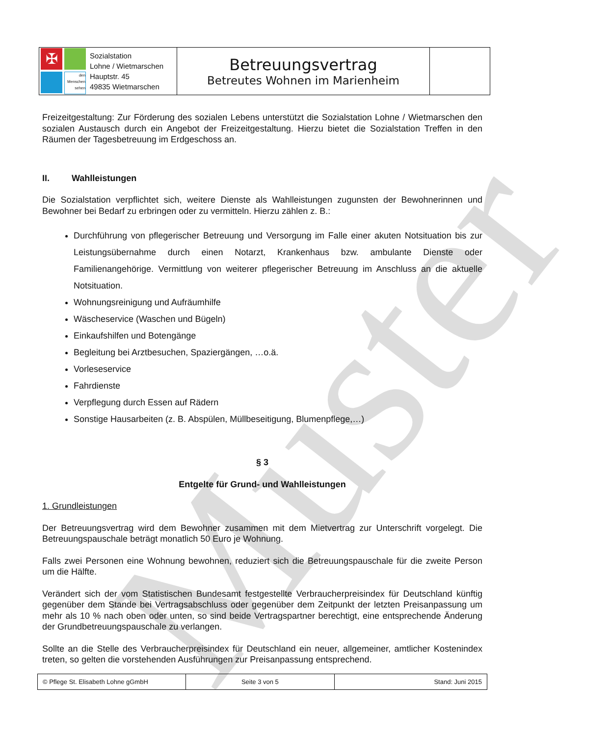Muster
| ✠ den Menschen sehen Sozialstation Lohne / Wietmarschen Hauptstr. 45 49835 Wietmarschen | Betreuungsvertrag Betreutes Wohnen im Marienheim | |
Freizeitgestaltung: Zur Förderung des sozialen Lebens unterstützt die Sozialstation Lohne / Wietmarschen den sozialen Austausch durch ein Angebot der Freizeitgestaltung. Hierzu bietet die Sozialstation Treffen in den Räumen der Tagesbetreuung im Erdgeschoss an.
II. Wahlleistungen
Die Sozialstation verpflichtet sich, weitere Dienste als Wahlleistungen zugunsten der Bewohnerinnen und Bewohner bei Bedarf zu erbringen oder zu vermitteln. Hierzu zählen z. B.:
Durchführung von pflegerischer Betreuung und Versorgung im Falle einer akuten Notsituation bis zur Leistungsübernahme durch einen Notarzt, Krankenhaus bzw. ambulante Dienste oder Familienangehörige. Vermittlung von weiterer pflegerischer Betreuung im Anschluss an die aktuelle Notsituation.
Wohnungsreinigung und Aufräumhilfe
Wäscheservice (Waschen und Bügeln)
Einkaufshilfen und Botengänge
Begleitung bei Arztbesuchen, Spaziergängen, …o.ä.
Vorleseservice
Fahrdienste
Verpflegung durch Essen auf Rädern
Sonstige Hausarbeiten (z. B. Abspülen, Müllbeseitigung, Blumenpflege,…)
§ 3
Entgelte für Grund- und Wahlleistungen
1. Grundleistungen
Der Betreuungsvertrag wird dem Bewohner zusammen mit dem Mietvertrag zur Unterschrift vorgelegt. Die Betreuungspauschale beträgt monatlich 50 Euro je Wohnung.
Falls zwei Personen eine Wohnung bewohnen, reduziert sich die Betreuungspauschale für die zweite Person um die Hälfte.
Verändert sich der vom Statistischen Bundesamt festgestellte Verbraucherpreisindex für Deutschland künftig gegenüber dem Stande bei Vertragsabschluss oder gegenüber dem Zeitpunkt der letzten Preisanpassung um mehr als 10 % nach oben oder unten, so sind beide Vertragspartner berechtigt, eine entsprechende Änderung der Grundbetreuungspauschale zu verlangen.
Sollte an die Stelle des Verbraucherpreisindex für Deutschland ein neuer, allgemeiner, amtlicher Kostenindex treten, so gelten die vorstehenden Ausführungen zur Preisanpassung entsprechend.
| © Pflege St. Elisabeth Lohne gGmbH | Seite 3 von 5 | Stand: Juni 2015 |